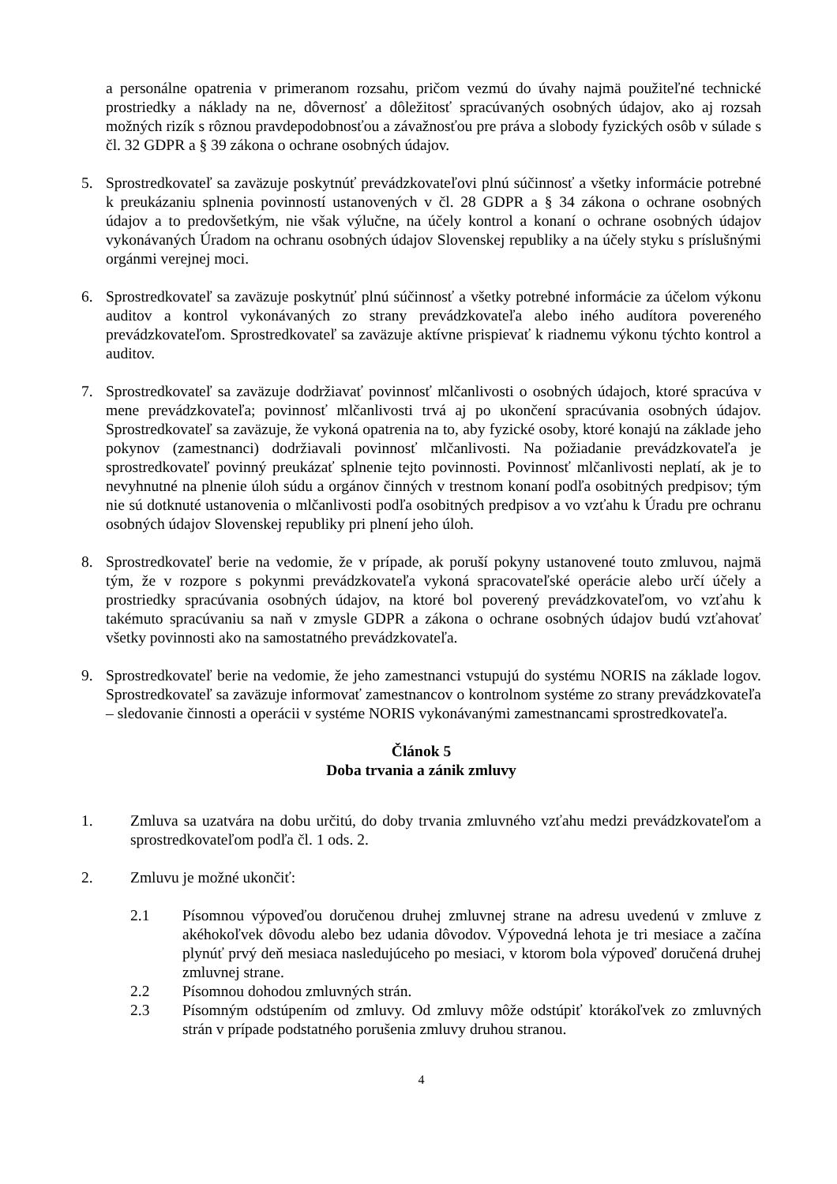a personálne opatrenia v primeranom rozsahu, pričom vezmú do úvahy najmä použiteľné technické prostriedky a náklady na ne, dôvernosť a dôležitosť spracúvaných osobných údajov, ako aj rozsah možných rizík s rôznou pravdepodobnosťou a závažnosťou pre práva a slobody fyzických osôb v súlade s čl. 32 GDPR a § 39 zákona o ochrane osobných údajov.
5. Sprostredkovateľ sa zaväzuje poskytnúť prevádzkovateľovi plnú súčinnosť a všetky informácie potrebné k preukázaniu splnenia povinností ustanovených v čl. 28 GDPR a § 34 zákona o ochrane osobných údajov a to predovšetkým, nie však výlučne, na účely kontrol a konaní o ochrane osobných údajov vykonávaných Úradom na ochranu osobných údajov Slovenskej republiky a na účely styku s príslušnými orgánmi verejnej moci.
6. Sprostredkovateľ sa zaväzuje poskytnúť plnú súčinnosť a všetky potrebné informácie za účelom výkonu auditov a kontrol vykonávaných zo strany prevádzkovateľa alebo iného audítora povereného prevádzkovateľom. Sprostredkovateľ sa zaväzuje aktívne prispievať k riadnemu výkonu týchto kontrol a auditov.
7. Sprostredkovateľ sa zaväzuje dodržiavať povinnosť mlčanlivosti o osobných údajoch, ktoré spracúva v mene prevádzkovateľa; povinnosť mlčanlivosti trvá aj po ukončení spracúvania osobných údajov. Sprostredkovateľ sa zaväzuje, že vykoná opatrenia na to, aby fyzické osoby, ktoré konajú na základe jeho pokynov (zamestnanci) dodržiavali povinnosť mlčanlivosti. Na požiadanie prevádzkovateľa je sprostredkovateľ povinný preukázať splnenie tejto povinnosti. Povinnosť mlčanlivosti neplatí, ak je to nevyhnutné na plnenie úloh súdu a orgánov činných v trestnom konaní podľa osobitných predpisov; tým nie sú dotknuté ustanovenia o mlčanlivosti podľa osobitných predpisov a vo vzťahu k Úradu pre ochranu osobných údajov Slovenskej republiky pri plnení jeho úloh.
8. Sprostredkovateľ berie na vedomie, že v prípade, ak poruší pokyny ustanovené touto zmluvou, najmä tým, že v rozpore s pokynmi prevádzkovateľa vykoná spracovateľské operácie alebo určí účely a prostriedky spracúvania osobných údajov, na ktoré bol poverený prevádzkovateľom, vo vzťahu k takémuto spracúvaniu sa naň v zmysle GDPR a zákona o ochrane osobných údajov budú vzťahovať všetky povinnosti ako na samostatného prevádzkovateľa.
9. Sprostredkovateľ berie na vedomie, že jeho zamestnanci vstupujú do systému NORIS na základe logov. Sprostredkovateľ sa zaväzuje informovať zamestnancov o kontrolnom systéme zo strany prevádzkovateľa – sledovanie činnosti a operácii v systéme NORIS vykonávanými zamestnancami sprostredkovateľa.
Článok 5
Doba trvania a zánik zmluvy
1. Zmluva sa uzatvára na dobu určitú, do doby trvania zmluvného vzťahu medzi prevádzkovateľom a sprostredkovateľom podľa čl. 1 ods. 2.
2. Zmluvu je možné ukončiť:
2.1 Písomnou výpoveďou doručenou druhej zmluvnej strane na adresu uvedenú v zmluve z akéhokoľvek dôvodu alebo bez udania dôvodov. Výpovedná lehota je tri mesiace a začína plynúť prvý deň mesiaca nasledujúceho po mesiaci, v ktorom bola výpoveď doručená druhej zmluvnej strane.
2.2 Písomnou dohodou zmluvných strán.
2.3 Písomným odstúpením od zmluvy. Od zmluvy môže odstúpiť ktorákoľvek zo zmluvných strán v prípade podstatného porušenia zmluvy druhou stranou.
4